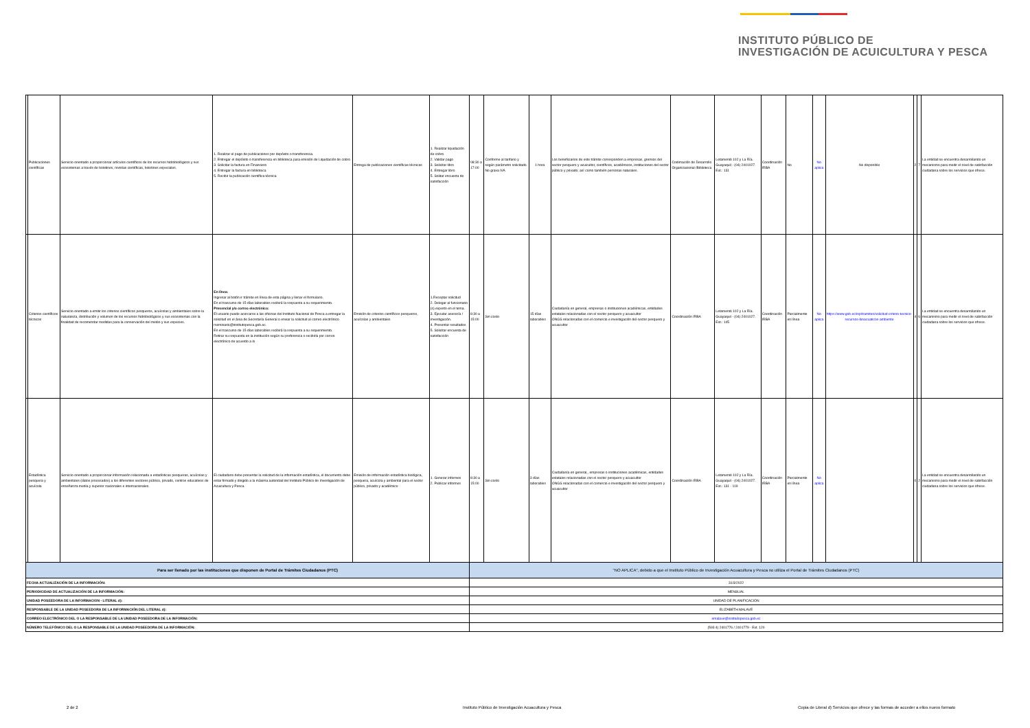INSTITUTO PÚBLICO DE
INVESTIGACIÓN DE ACUICULTURA Y PESCA
| | Publicaciones científicas | Servicio orientado a proporcionar artículos científicos de los recursos hidrobiológicos y sus ecosistemas a través de boletines, revistas científicas, boletines especiales. | 1. Realizar el pago de publicaciones por depósito o transferencia. 2. Entregar el depósito o transferencia en biblioteca para emisión de Liquidación de cobro 3. Solicitar la factura en Financiero 4. Entregar la factura en biblioteca 5. Recibir la publicación científica técnica | Entrega de publicaciones científicas técnicas | 1. Realizar liquidación de cobro 2. Validar pago 3. Solicitar libro 4. Entregar libro 5. Solitar encuesta de satisfacción | 08:30 a 17:00 | Conforme al tarifario y según parámetro solicitado. No grava IVA | 1 hora | Los beneficiarios de este trámite corresponden a empresas, gremios del sector pesquero y acuicultor, científicos, académicos, instituciones del sector público y privado; así como también personas naturales. | Codirnación de Desarrollo Organizacional /Biblioteca | Letamendi 102 y La Ría. Guayaquil - (04) 2401027. Ext.: 131 | Coordinación IRBA | No | No aplica | No disponible | 2 | 7 | La entidad se encuentra desarrollando un mecanismo para medir el nivel de satisfacción ciudadana sobre los servicios que ofrece. |
| | Criterios científicos técnicos | Servicio orientado a emitir los criterios científicos pesqueros, acuícolas y ambientales sobre la naturaleza, distribución y volumen de los recursos hidrobiológicos y sus ecosistemas con la finalidad de recomendar medidas para la conservación del medio y sus especies. | En línea: Ingresar al botón ir trámite en línea de esta página y llenar el formulario. En el trascurso de 15 días laborables recibirá la respuesta a su requerimiento. Presencial y/o correo electrónico: El usuario puede acercarse a las oficinas del Instituto Nacional de Pesca a entregar la solicitud en el área de Secretaría General o enviar la solicitud al correo electrónico rseminario@institutopesca.gob.ec. En el trascurso de 15 días laborables recibirá la respuesta a su requerimiento. Retirar su respuesta en la institución según su preferencia o recibirla por correo electrónico de acuerdo a lo | Emisión de criterios científicos pesqueros, acuícolas y ambientales | 1.Receptar solicitud 2. Delegar al funcionario (s) experto en el tema. 3. Ejecutar asesoría / investigación. 4. Presentar resultados 5. Solicitar encuesta de satisfacción | 8:30 a 15:00 | Sin costo | 15 días laborables | Ciudadanía en general, empresas o instituciones académicas, entidades estatales relacionadas con el sector pesquero y acuacultor ONGS relacionadas con el comercio e investigación del sector pesquero y acuacultor | Coordinación IRBA | Letamendi 102 y La Ría. Guayaquil - (04) 2401027. Ext.: 145 | Coordinación IRBA | Parcialmente en línea | No aplica | https://www.gob.ec/inp/tramites/solicitud-criterio-tecnico-recursos-bioacuaticos-ambiente | 4 | 6 | La entidad se encuentra desarrollando un mecanismo para medir el nivel de satisfacción ciudadana sobre los servicios que ofrece. |
| | Estadística pesquera y acuícola | Servicio orientado a proporcionar información relacionada a estadísticas pesqueras, acuícolas y ambientales (datos procesados) a los diferentes sectores público, privado, centros educativos de enseñanza media y superior nacionales e internacionales. | El ciudadano debe presentar la solicitud de la información estadística, el documento debe estar firmado y dirigido a la máxima autoridad del Instituto Público de Investigación de Acuicultura y Pesca. | Emisión de información estadística biológica, pesquera, acuícola y ambiental para el sector público, privado y académico | 1. Generar informes 2. Publicar informes | 8:30 a 15:00 | Sin costo | 3 días laborables | Ciudadanía en general,, empresas o instituciones académicas, entidades estatales relacionadas con el sector pesquero y acuacultor ONGS relacionadas con el comercio e investigación del sector pesquero y acuacultor | Coordinación IRBA | Letamendi 102 y La Ría. Guayaquil - (04) 2401027. Ext.: 131 - 119 | Coordinación IRBA | Parcialmente en línea | No aplica | | 0 | 2 | La entidad se encuentra desarrollando un mecanismo para medir el nivel de satisfacción ciudadana sobre los servicios que ofrece. |
| Para ser llenado por las instituciones que disponen de Portal de Trámites Ciudadanos (PTC) | | | | | | "NO APLICA", debido a que el Instituto Público de Investigación Acuacultura y Pesca no utiliza el Portal de Trámites Ciudadanos (PTC) | | | | | | | | | | | | |
| FECHA ACTUALIZACIÓN DE LA INFORMACIÓN: | | | | | | 31/3/2022 | | | | | | | | | | | | |
| PERIODICIDAD DE ACTUALIZACIÓN DE LA INFORMACIÓN: | | | | | | MENSUAL | | | | | | | | | | | | |
| UNIDAD POSEEDORA DE LA INFORMACION - LITERAL d): | | | | | | UNIDAD DE PLANIFICACIÓN | | | | | | | | | | | | |
| RESPONSABLE DE LA UNIDAD POSEEDORA DE LA INFORMACIÓN DEL LITERAL d): | | | | | | ELIZABETH MALAVÉ | | | | | | | | | | | | |
| CORREO ELECTRÓNICO DEL O LA RESPONSABLE DE LA UNIDAD POSEEDORA DE LA INFORMACIÓN: | | | | | | emalave@institutopesca.gob.ec | | | | | | | | | | | | |
| NÚMERO TELEFÓNICO DEL O LA RESPONSABLE DE LA UNIDAD POSEEDORA DE LA INFORMACIÓN: | | | | | | (593 4) 2401776 / 2401779 - Ext. 120 | | | | | | | | | | | | |
2 de 2
Instituto Público de Investigación Acuacultura y Pesca
Copia de Literal d) Servicios que ofrece y las formas de acceder a ellos nuevo formato